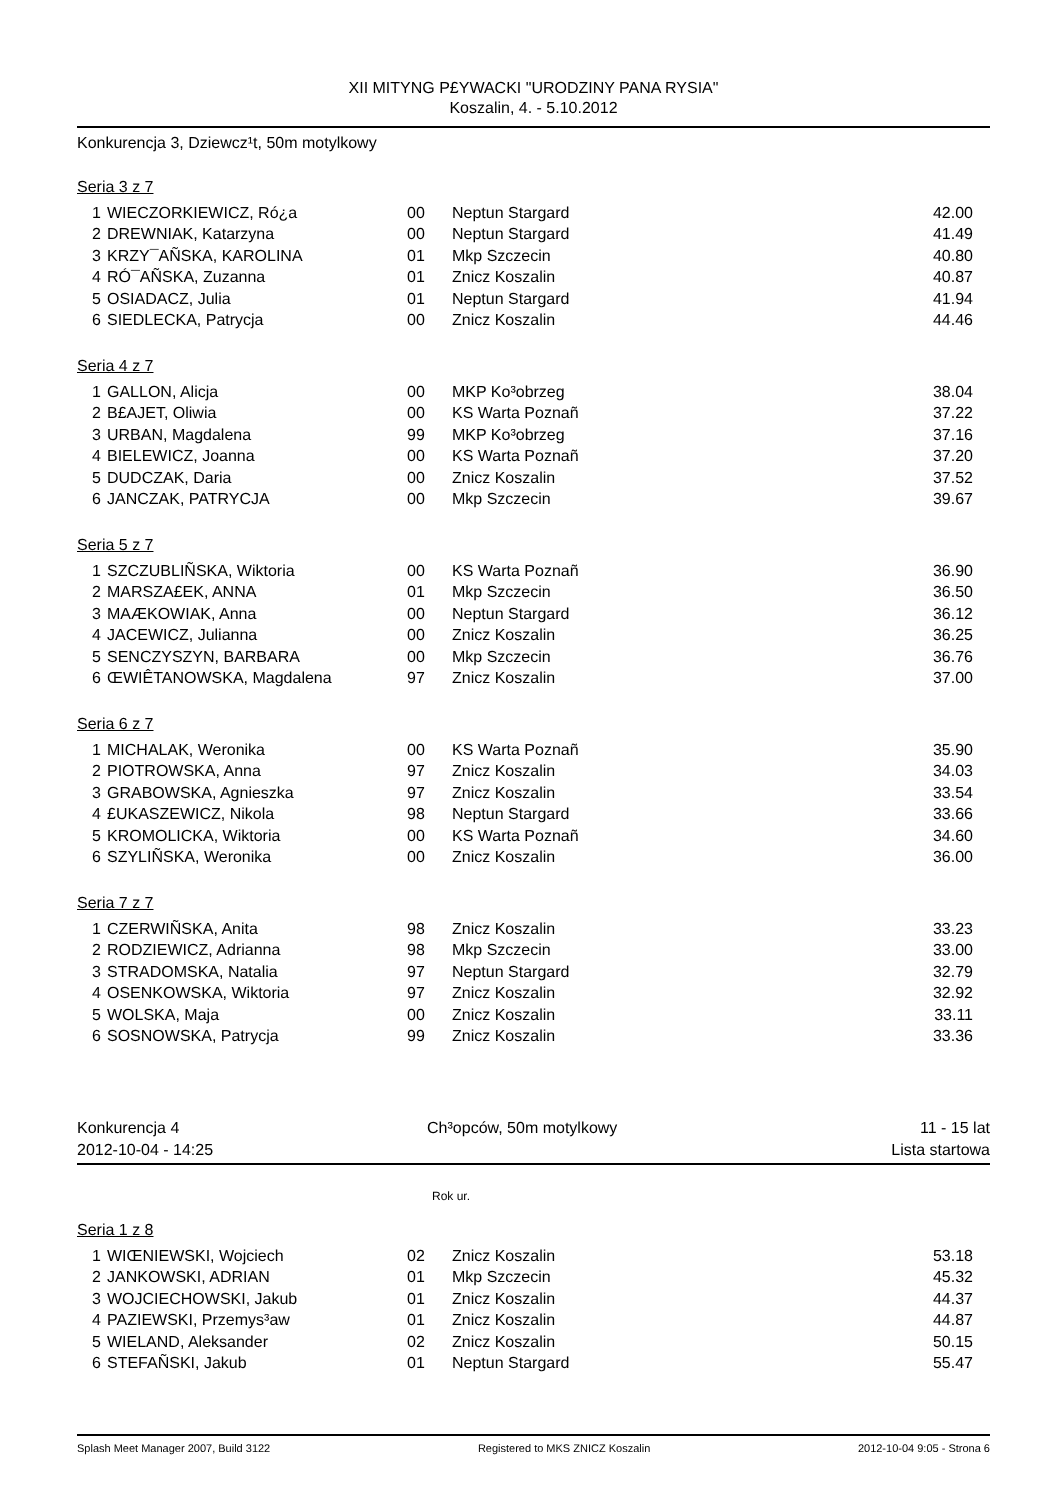XII MITYNG P£YWACKI "URODZINY PANA RYSIA"
Koszalin, 4. - 5.10.2012
Konkurencja 3, Dziewcz¹t, 50m motylkowy
Seria 3 z 7
| 1 | WIECZORKIEWICZ, Ró¿a | 00 | Neptun Stargard | 42.00 |
| 2 | DREWNIAK, Katarzyna | 00 | Neptun Stargard | 41.49 |
| 3 | KRZY¯AÑSKA, KAROLINA | 01 | Mkp Szczecin | 40.80 |
| 4 | RÓ¯AÑSKA, Zuzanna | 01 | Znicz Koszalin | 40.87 |
| 5 | OSIADACZ, Julia | 01 | Neptun Stargard | 41.94 |
| 6 | SIEDLECKA, Patrycja | 00 | Znicz Koszalin | 44.46 |
Seria 4 z 7
| 1 | GALLON, Alicja | 00 | MKP Ko³obrzeg | 38.04 |
| 2 | B£AJET, Oliwia | 00 | KS Warta Poznañ | 37.22 |
| 3 | URBAN, Magdalena | 99 | MKP Ko³obrzeg | 37.16 |
| 4 | BIELEWICZ, Joanna | 00 | KS Warta Poznañ | 37.20 |
| 5 | DUDCZAK, Daria | 00 | Znicz Koszalin | 37.52 |
| 6 | JANCZAK, PATRYCJA | 00 | Mkp Szczecin | 39.67 |
Seria 5 z 7
| 1 | SZCZUBLIÑSKA, Wiktoria | 00 | KS Warta Poznañ | 36.90 |
| 2 | MARSZA£EK, ANNA | 01 | Mkp Szczecin | 36.50 |
| 3 | MAÆKOWIAK, Anna | 00 | Neptun Stargard | 36.12 |
| 4 | JACEWICZ, Julianna | 00 | Znicz Koszalin | 36.25 |
| 5 | SENCZYSZYN, BARBARA | 00 | Mkp Szczecin | 36.76 |
| 6 | ŒWIÊTANOWSKA, Magdalena | 97 | Znicz Koszalin | 37.00 |
Seria 6 z 7
| 1 | MICHALAK, Weronika | 00 | KS Warta Poznañ | 35.90 |
| 2 | PIOTROWSKA, Anna | 97 | Znicz Koszalin | 34.03 |
| 3 | GRABOWSKA, Agnieszka | 97 | Znicz Koszalin | 33.54 |
| 4 | £UKASZEWICZ, Nikola | 98 | Neptun Stargard | 33.66 |
| 5 | KROMOLICKA, Wiktoria | 00 | KS Warta Poznañ | 34.60 |
| 6 | SZYLIÑSKA, Weronika | 00 | Znicz Koszalin | 36.00 |
Seria 7 z 7
| 1 | CZERWIÑSKA, Anita | 98 | Znicz Koszalin | 33.23 |
| 2 | RODZIEWICZ, Adrianna | 98 | Mkp Szczecin | 33.00 |
| 3 | STRADOMSKA, Natalia | 97 | Neptun Stargard | 32.79 |
| 4 | OSENKOWSKA, Wiktoria | 97 | Znicz Koszalin | 32.92 |
| 5 | WOLSKA, Maja | 00 | Znicz Koszalin | 33.11 |
| 6 | SOSNOWSKA, Patrycja | 99 | Znicz Koszalin | 33.36 |
Konkurencja 4
2012-10-04 - 14:25
Ch³opców, 50m motylkowy
11 - 15 lat
Lista startowa
Rok ur.
Seria 1 z 8
| 1 | WIŒNIEWSKI, Wojciech | 02 | Znicz Koszalin | 53.18 |
| 2 | JANKOWSKI, ADRIAN | 01 | Mkp Szczecin | 45.32 |
| 3 | WOJCIECHOWSKI, Jakub | 01 | Znicz Koszalin | 44.37 |
| 4 | PAZIEWSKI, Przemys³aw | 01 | Znicz Koszalin | 44.87 |
| 5 | WIELAND, Aleksander | 02 | Znicz Koszalin | 50.15 |
| 6 | STEFAÑSKI, Jakub | 01 | Neptun Stargard | 55.47 |
Splash Meet Manager 2007, Build 3122 Registered to MKS ZNICZ Koszalin 2012-10-04 9:05 - Strona 6